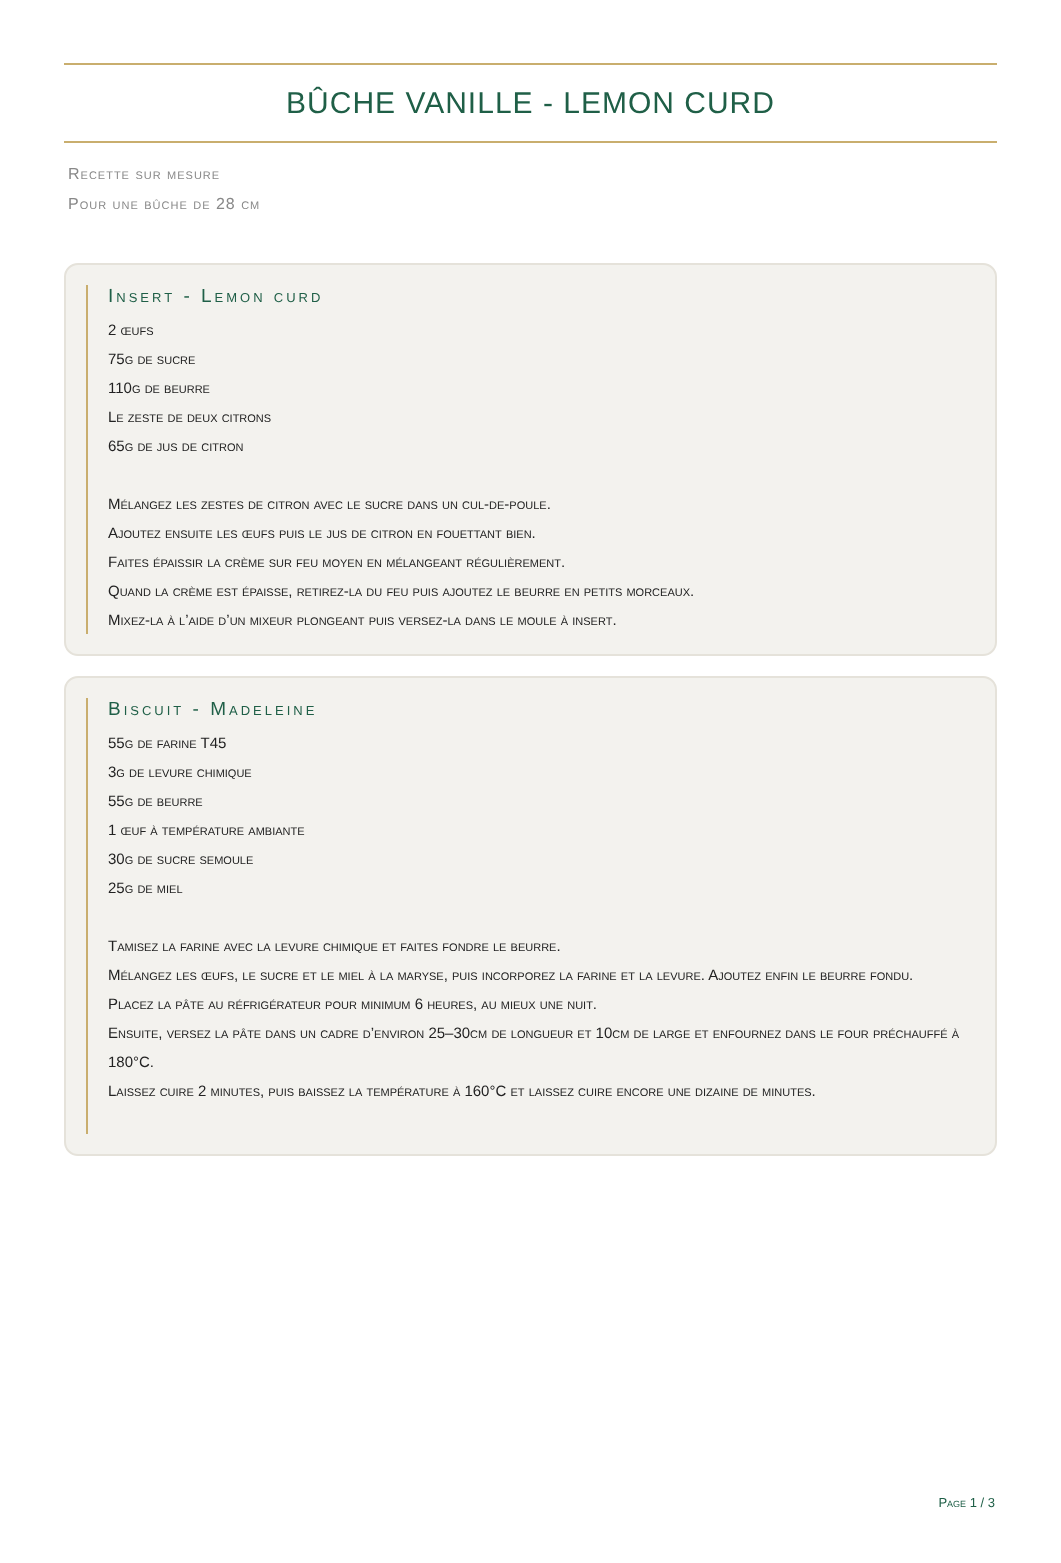BÛCHE VANILLE - LEMON CURD
Recette sur mesure
Pour une bûche de 28 cm
Insert - Lemon curd
2 œufs
75g de sucre
110g de beurre
Le zeste de deux citrons
65g de jus de citron
Mélangez les zestes de citron avec le sucre dans un cul-de-poule.
Ajoutez ensuite les œufs puis le jus de citron en fouettant bien.
Faites épaissir la crème sur feu moyen en mélangeant régulièrement.
Quand la crème est épaisse, retirez-la du feu puis ajoutez le beurre en petits morceaux.
Mixez-la à l’aide d’un mixeur plongeant puis versez-la dans le moule à insert.
Biscuit - Madeleine
55g de farine T45
3g de levure chimique
55g de beurre
1 œuf à température ambiante
30g de sucre semoule
25g de miel
Tamisez la farine avec la levure chimique et faites fondre le beurre.
Mélangez les œufs, le sucre et le miel à la maryse, puis incorporez la farine et la levure. Ajoutez enfin le beurre fondu.
Placez la pâte au réfrigérateur pour minimum 6 heures, au mieux une nuit.
Ensuite, versez la pâte dans un cadre d’environ 25–30cm de longueur et 10cm de large et enfournez dans le four préchauffé à 180°C.
Laissez cuire 2 minutes, puis baissez la température à 160°C et laissez cuire encore une dizaine de minutes.
Page 1 / 3